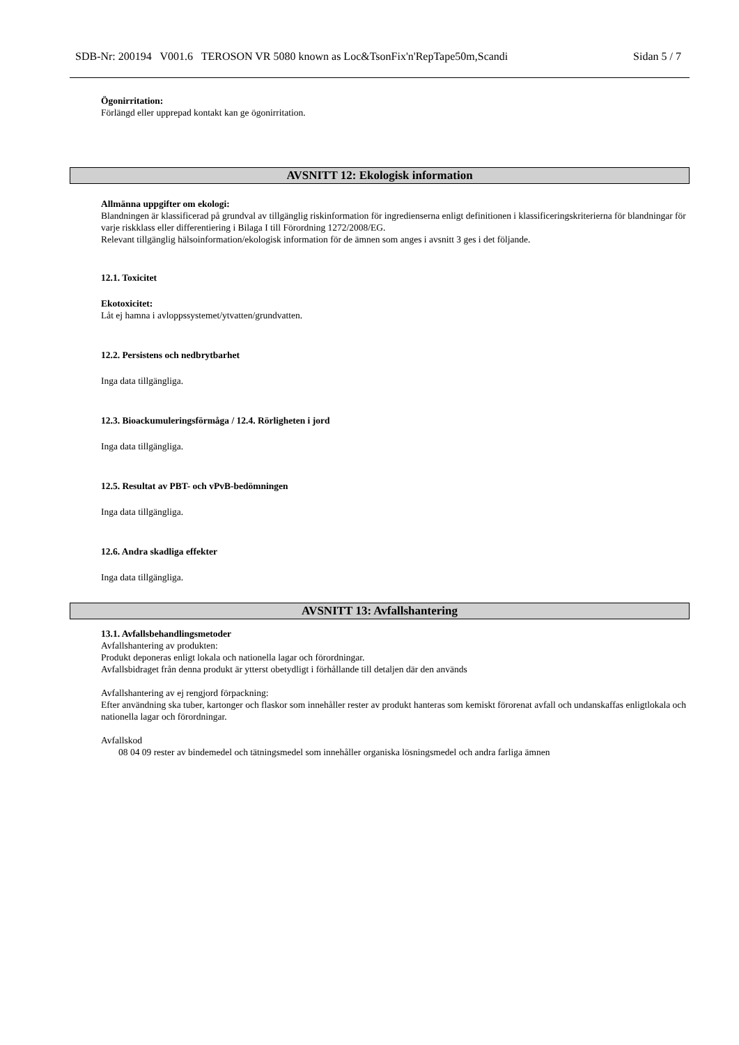SDB-Nr: 200194 V001.6 TEROSON VR 5080 known as Loc&TsonFix'n'RepTape50m,Scandi Sidan 5 / 7
Ögonirritation:
Förlängd eller upprepad kontakt kan ge ögonirritation.
AVSNITT 12: Ekologisk information
Allmänna uppgifter om ekologi:
Blandningen är klassificerad på grundval av tillgänglig riskinformation för ingredienserna enligt definitionen i klassificeringskriterierna för blandningar för varje riskklass eller differentiering i Bilaga I till Förordning 1272/2008/EG.
Relevant tillgänglig hälsoinformation/ekologisk information för de ämnen som anges i avsnitt 3 ges i det följande.
12.1. Toxicitet
Ekotoxicitet:
Låt ej hamna i avloppssystemet/ytvatten/grundvatten.
12.2. Persistens och nedbrytbarhet
Inga data tillgängliga.
12.3. Bioackumuleringsförmåga / 12.4. Rörligheten i jord
Inga data tillgängliga.
12.5. Resultat av PBT- och vPvB-bedömningen
Inga data tillgängliga.
12.6. Andra skadliga effekter
Inga data tillgängliga.
AVSNITT 13: Avfallshantering
13.1. Avfallsbehandlingsmetoder
Avfallshantering av produkten:
Produkt deponeras enligt lokala och nationella lagar och förordningar.
Avfallsbidraget från denna produkt är ytterst obetydligt i förhållande till detaljen där den används
Avfallshantering av ej rengjord förpackning:
Efter användning ska tuber, kartonger och flaskor som innehåller rester av produkt hanteras som kemiskt förorenat avfall och undanskaffas enligtlokala och nationella lagar och förordningar.
Avfallskod
08 04 09 rester av bindemedel och tätningsmedel som innehåller organiska lösningsmedel och andra farliga ämnen